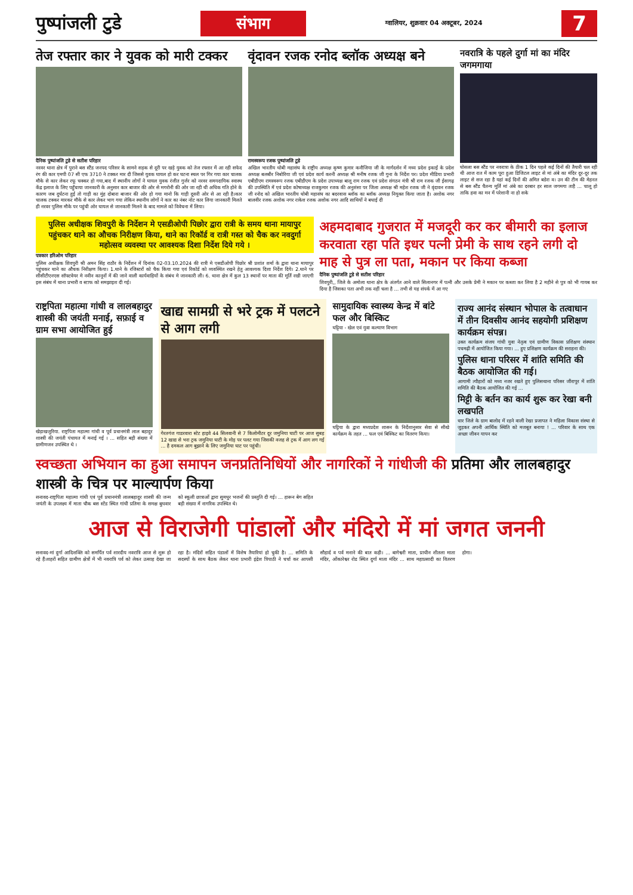पुष्पांजली टुडे
संभाग
ग्वालियर, शुक्रवार 04 अक्टूबर, 2024
7
तेज रफ्तार कार ने युवक को मारी टक्कर
दैनिक पुष्पांजलि टुडे से सतीश परिहार
नरवर थाना क्षेत्र में पुराने बस स्टैंड जनपद परिसर के सामने सड़क से दूरी पर खड़े युवक को तेज रफ्तार में आ रही सफेद रंग की कार एमपी 07 सी एफ 3710 ने टक्कर मार दी जिससे युवक घायल हो कर घटना स्थल पर गिर गया कार चालक मौके से कार लेकर रफू चक्कर हो गया,बाद में स्थानीय लोगों ने घायल युवक रंजीत गुर्जर को नरवर समयदायिक स्वास्थ केंद्र इलाज के लिए पहुँचाया जानकारी के अनुसार कार बाजार की ओर से मगरोनी की ओर जा रही थी अधिक गति होने के कारण जब दुर्घटना हुई तो गाड़ी का मुंह दोबारा बाजार की ओर हो गया मानो कि गाड़ी दूसरी ओर से आ रही है।कार चालक टक्कर मारकर मौके से कार लेकर भाग गया लेकिन स्थानीय लोगों ने कार का नंबर नोट कार लिया जानकारी मिलते ही नरवर पुलिस मौके पर पहुंची ओर घायल से जानकारी मिलने के बाद मामले को विवेचना में लिया।
वृंदावन रजक रनोद ब्लॉक अध्यक्ष बने
रामस्वरूप रजक पुष्पांजलि टुडे
अखिल भारतीय धोबी महासंघ के राष्ट्रीय अध्यक्ष कृष्ण कुमार कनौजिया जी के मार्गदर्शन में मध्य प्रदेश इकाई के प्रदेश अध्यक्ष बलबीर निबोरिया जी एवं प्रदेश कार्य करनी अध्यक्ष श्री मनीष रजक जी गुना के निर्देश पर। प्रदेश मीडिया प्रभारी एबीडीएम रामस्वरूप रजक एबीडीएम के प्रदेश उपाध्यक्ष बालू राम रजक एवं प्रदेश संगठन मंत्री श्री राम रजक जी ईसागढ़ की उपस्थिति में एवं प्रदेश कोषाध्यक्ष राजकुमार रजक की अनुशंसा पर जिला अध्यक्ष श्री महेश रजक जी ने वृंदावन रजक जी रनोद को अखिल भारतीय धोबी महासंघ का बदरवास ब्लॉक का ब्लॉक अध्यक्ष नियुक्त किया जाता है। अशोक नगर बालवीर रजक अशोक नगर राकेश रजक अशोक नगर आदि साथियों ने बधाई दी
नवरात्रि के पहले दुर्गा मां का मंदिर जगमगाया
घोसला बस स्टैंड पर नवरात्रा के ठीक 1 दिन पहले कई दिनों की तैयारी चल रही थी आज रात में काम पूरा हुआ डिजिटल लाइट से मां अंबे का मंदिर दूर-दूर तक लाइट से सज रहा है यहां कई दिनों की अमित बडेरा व। उन की टीम की मेहनत से बस स्टैंड चैतन्य मूर्ति मां अंबे का दरबार हर साल जगमगा ताहै ... चालू हो ताकि हवा का मन में परेशानी ना हो सके
पुलिस अधीक्षक शिवपुरी के निर्देशन मे एसडीओपी पिछोर द्वारा रात्री के समय थाना मायापुर पहुंचकर थाने का औचक निरीक्षण किया, थाने का रिकॉर्ड व रात्री गस्त को चैक कर नवदुर्गा महोत्सव व्यवस्था पर आवश्यक दिशा निर्देश दिये गये ।
पत्रकार हरिओम परिहार
पुलिस अधीक्षक शिवपुरी श्री अमन सिंह राठौर के निर्देशन में दिनांक 02-03.10.2024 की रात्री मे एसडीओपी पिछोर श्री प्रशांत शर्मा के द्वारा थाना मायापुर पहुंचकर थाने का औचक निरीक्षण किया। 1.थाने के रजिस्टरों को चैक किया गया एवं रिकॉर्ड को व्यवस्थित रखने हेतु आवश्यक दिशा निर्देश दिये। 2.थाने पर सीसीटीएनएस सॉफ्टवेयर मे नवीन कानूनों में की जाने वाली कार्यवाहियों के संबंध मे जानकारी ली। 6. थाना क्षेत्र में कुल 13 स्थानों पर माता की मूर्ति रखी जाएगी इस संबंध में थाना प्रभारी व स्टाफ को समझाइश दी गई।
अहमदाबाद गुजरात में मजदूरी कर कर बीमारी का इलाज करवाता रहा पति इधर पत्नी प्रेमी के साथ रहने लगी दो माह से पुत्र ला पता, मकान पर किया कब्जा
दैनिक पुष्पांजलि टुडे से सतीश परिहार
शिवपुरी,, जिले के अमोला थाना क्षेत्र के अंतर्गत आने वाले सिलानगर में पत्नी और उसके प्रेमी ने मकान पर कब्जा कर लिया है 2 महीने से पुत्र को भी गायब कर दिया है जिसका पता अभी तक नहीं चला है ... तभी से यह संपर्क में आ गए
राष्ट्रपिता महात्मा गांधी व लालबहादुर शास्त्री की जयंती मनाई, सफ़ाई व ग्राम सभा आयोजित हुई
खेड़ाखजुरिया. राष्ट्रपिता महात्मा गांधी व पूर्व प्रधानमंत्री लाल बहादुर शास्त्री की जयंती पंचायत में मनाई गई । ... सहित बड़ी संख्या में ग्रामीणजन उपस्थित थे ।
खाद्य सामग्री से भरे ट्रक में पलटने से आग लगी
गेरतगंज गाडरवारा स्टेट हाइवे 44 सिलवानी से 7 किलोमीटर दूर जमुनिया घाटी पर आज सुबह 12 खाद्य से भरा ट्रक जमुनिया घाटी के मोड़ पर पलट गया जिसकी वजह से ट्रक में आग लग गई ... है दमकल आग बुझाने के लिए जमुनिया घाट पर पहुंची।
सामुदायिक स्वास्थ्य केन्द्र में बांटे फल और बिस्किट
घट्टिया - खेल एवं युवा कल्याण विभाग
घट्टिया के द्वारा मध्यप्रदेश शासन के निर्देशानुसार सेवा से सीखे कार्यक्रम के तहत ... फल एवं बिस्किट का वितरण किया।
राज्य आनंद संस्थान भोपाल के तत्वाधान में तीन दिवसीय आनंद सहयोगी प्रशिक्षण कार्यक्रम संपन्न।
उक्त कार्यक्रम संजय गांधी युवा नेतृत्व एवं ग्रामीण विकास प्रशिक्षण संस्थान पचमढ़ी में आयोजित किया गया। ... हुए प्रशिक्षण कार्यक्रम की सराहना की।
पुलिस थाना परिसर में शांति समिति की बैठक आयोजित की गई।
आगामी त्यौहारों को मध्य नजर रखते हुए पुलिसथाना परिसर जीरापुर में शांति समिति की बैठक आयोजित की गई ...
मिट्टी के बर्तन का कार्य शुरू कर रेखा बनी लखपति
धार जिले के ग्राम बालोद में रहने वाली रेखा प्रजापत ने महिला विकास संस्था से जुड़कर अपनी आर्थिक स्थिति को मजबूत बनाया ! ... परिवार के साथ एक अच्छा जीवन यापन कर
स्वच्छता अभियान का हुआ समापन जनप्रतिनिधियों और नागरिकों ने गांधीजी की प्रतिमा और लालबहादुर शास्त्री के चित्र पर माल्यार्पण किया
सनावद-राष्ट्रपिता महात्मा गांधी एवं पूर्व प्रधानमंत्री लालबहादुर शास्त्री की जन्म जयंती के उपलक्ष्य में माता चौक बस स्टेंड स्थित गांधी प्रतिमा के समक्ष बुधवार को स्कूली छात्राओं द्वारा सुमधुर भजनों की प्रस्तुति दी गई। ... हारून बेग सहित बड़ी संख्या में नागरिक उपस्थित थे।
आज से विराजेगी पांडालों और मंदिरो में मां जगत जननी
सनावद-मां दुर्गा आदिशक्ति को समर्पित पर्व शारदीय नवरात्रि आज से शुरू हो रहे हैं।शहरों सहित ग्रामीण क्षेत्रों में भी नवरात्रि पर्व को लेकर उत्साह देखा जा रहा है। मंदिरों सहित पंडालों में विशेष तैयारियां हो चुकी है। ... समिति के सदस्यों के साथ बैठक लेकर थाना प्रभारी इंद्रेश त्रिपाठी ने चर्चा कर आपसी सौहार्द व पर्व मनाने की बात कही। ... बागेश्वरी माता, प्राचीन शीतला माता मंदिर, ओंकारेश्वर रोड स्थित दुर्गा माता मंदिर ... साथ महाप्रसादी का वितरण होगा।